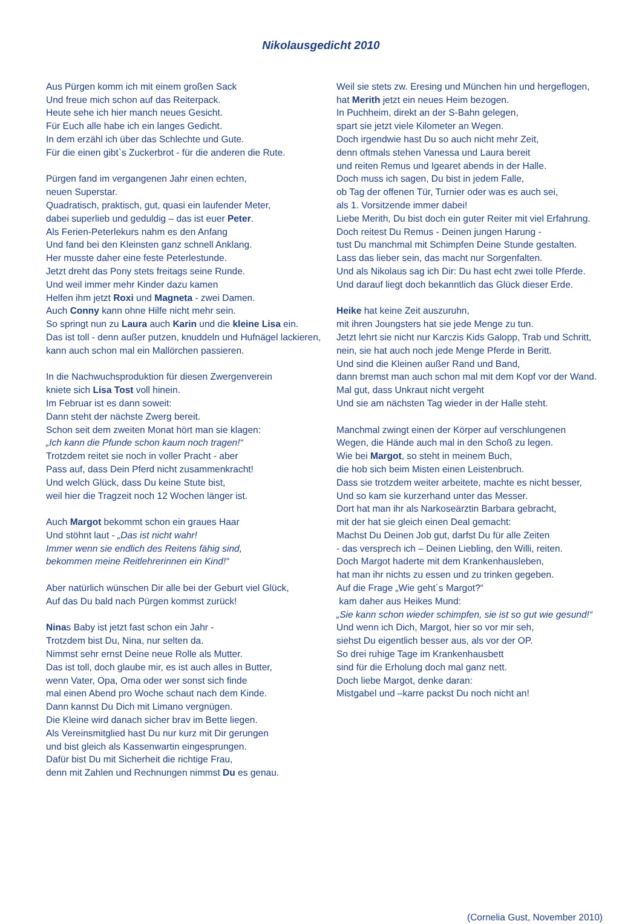Nikolausgedicht 2010
Aus Pürgen komm ich mit einem großen Sack
Und freue mich schon auf das Reiterpack.
Heute sehe ich hier manch neues Gesicht.
Für Euch alle habe ich ein langes Gedicht.
In dem erzähl ich über das Schlechte und Gute.
Für die einen gibt`s Zuckerbrot - für die anderen die Rute.
Pürgen fand im vergangenen Jahr einen echten,
neuen Superstar.
Quadratisch, praktisch, gut, quasi ein laufender Meter,
dabei superlieb und geduldig – das ist euer Peter.
Als Ferien-Peterlekurs nahm es den Anfang
Und fand bei den Kleinsten ganz schnell Anklang.
Her musste daher eine feste Peterlestunde.
Jetzt dreht das Pony stets freitags seine Runde.
Und weil immer mehr Kinder dazu kamen
Helfen ihm jetzt Roxi und Magneta - zwei Damen.
Auch Conny kann ohne Hilfe nicht mehr sein.
So springt nun zu Laura auch Karin und die kleine Lisa ein.
Das ist toll - denn außer putzen, knuddeln und Hufnägel lackieren,
kann auch schon mal ein Mallörchen passieren.
In die Nachwuchsproduktion für diesen Zwergenverein
kniete sich Lisa Tost voll hinein.
Im Februar ist es dann soweit:
Dann steht der nächste Zwerg bereit.
Schon seit dem zweiten Monat hört man sie klagen:
„Ich kann die Pfunde schon kaum noch tragen!“
Trotzdem reitet sie noch in voller Pracht - aber
Pass auf, dass Dein Pferd nicht zusammenkracht!
Und welch Glück, dass Du keine Stute bist,
weil hier die Tragzeit noch 12 Wochen länger ist.
Auch Margot bekommt schon ein graues Haar
Und stöhnt laut - „Das ist nicht wahr!
Immer wenn sie endlich des Reitens fähig sind,
bekommen meine Reitlehrerinnen ein Kind!“
Aber natürlich wünschen Dir alle bei der Geburt viel Glück,
Auf das Du bald nach Pürgen kommst zurück!
Ninas Baby ist jetzt fast schon ein Jahr -
Trotzdem bist Du, Nina, nur selten da.
Nimmst sehr ernst Deine neue Rolle als Mutter.
Das ist toll, doch glaube mir, es ist auch alles in Butter,
wenn Vater, Opa, Oma oder wer sonst sich finde
mal einen Abend pro Woche schaut nach dem Kinde.
Dann kannst Du Dich mit Limano vergnügen.
Die Kleine wird danach sicher brav im Bette liegen.
Als Vereinsmitglied hast Du nur kurz mit Dir gerungen
und bist gleich als Kassenwartin eingesprungen.
Dafür bist Du mit Sicherheit die richtige Frau,
denn mit Zahlen und Rechnungen nimmst Du es genau.
Weil sie stets zw. Eresing und München hin und hergeflogen,
hat Merith jetzt ein neues Heim bezogen.
In Puchheim, direkt an der S-Bahn gelegen,
spart sie jetzt viele Kilometer an Wegen.
Doch irgendwie hast Du so auch nicht mehr Zeit,
denn oftmals stehen Vanessa und Laura bereit
und reiten Remus und Igearet abends in der Halle.
Doch muss ich sagen, Du bist in jedem Falle,
ob Tag der offenen Tür, Turnier oder was es auch sei,
als 1. Vorsitzende immer dabei!
Liebe Merith, Du bist doch ein guter Reiter mit viel Erfahrung.
Doch reitest Du Remus - Deinen jungen Harung -
tust Du manchmal mit Schimpfen Deine Stunde gestalten.
Lass das lieber sein, das macht nur Sorgenfalten.
Und als Nikolaus sag ich Dir: Du hast echt zwei tolle Pferde.
Und darauf liegt doch bekanntlich das Glück dieser Erde.
Heike hat keine Zeit auszuruhn,
mit ihren Joungsters hat sie jede Menge zu tun.
Jetzt lehrt sie nicht nur Karczis Kids Galopp, Trab und Schritt,
nein, sie hat auch noch jede Menge Pferde in Beritt.
Und sind die Kleinen außer Rand und Band,
dann bremst man auch schon mal mit dem Kopf vor der Wand.
Mal gut, dass Unkraut nicht vergeht
Und sie am nächsten Tag wieder in der Halle steht.
Manchmal zwingt einen der Körper auf verschlungenen
Wegen, die Hände auch mal in den Schoß zu legen.
Wie bei Margot, so steht in meinem Buch,
die hob sich beim Misten einen Leistenbruch.
Dass sie trotzdem weiter arbeitete, machte es nicht besser,
Und so kam sie kurzerhand unter das Messer.
Dort hat man ihr als Narkoseärztin Barbara gebracht,
mit der hat sie gleich einen Deal gemacht:
Machst Du Deinen Job gut, darfst Du für alle Zeiten
- das versprech ich – Deinen Liebling, den Willi, reiten.
Doch Margot haderte mit dem Krankenhausleben,
hat man ihr nichts zu essen und zu trinken gegeben.
Auf die Frage „Wie geht´s Margot?“
kam daher aus Heikes Mund:
„Sie kann schon wieder schimpfen, sie ist so gut wie gesund!“
Und wenn ich Dich, Margot, hier so vor mir seh,
siehst Du eigentlich besser aus, als vor der OP.
So drei ruhige Tage im Krankenhausbett
sind für die Erholung doch mal ganz nett.
Doch liebe Margot, denke daran:
Mistgabel und –karre packst Du noch nicht an!
(Cornelia Gust, November 2010)